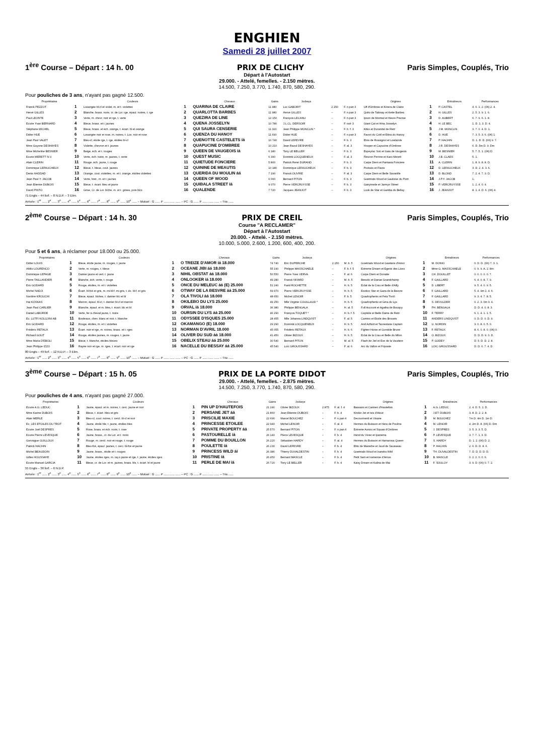ENGHIEN
Samedi 28 juillet 2007
1<sup>ère</sup> Course – Départ : 14 h. 00 PRIX DE CLICHY Paris Simples, Couplés, Trio
Départ à l'Autostart
29.000. - Attelé, femelles. - 2.150 mètres.
14.500, 7.250, 3.770, 1.740, 870, 580, 290.
Pour pouliches de 3 ans, n'ayant pas gagné 12.500.
| Propriétaires | | Couleurs | | Chevaux | Gains | Jockeys | | | Origines | | Entraîneurs | Performances |
| --- | --- | --- | --- | --- | --- | --- | --- | --- | --- | --- | --- | --- |
| Franck PEZZOT | 1 | Losangée bl-cl et violet, m. et t. violettes | 1 | QUARINA DE CLAIRE | 11 980 | Luc GABORIT | 2.150 | F. n.pan 3 | Ulf d'Ombree et Kinera de Claire | 1 | P. CASTEL | 4. 6. 1. 2. (06) 2. 4. |
| Hervé GILLES | 2 | Blanche, brass. noirs, cr. de Lor. rge, épaul. noires, t. rge | 2 | QUARLOTTA BARBES | 11 980 | Hervé GILLES | – | F. n.pan 3 | Quito de Talonay et Kette Barbes | 2 | H. GILLES | 2. 5. 3. 9. 1. 6. |
| Paul LEONTE | 3 | Verte, m. chevr. noir et rge, t. verte | 3 | QUEZIRA DE LINE | 12 150 | François LECANU | – | F. n.pan 3 | Ipson de Mormal et Heure Precise | 3 | D. AUBERT | 6. 7. 9. 6. 1. 8. |
| Ecurie Yvan BERNARD | 4 | Bleue, brass. et t. jaunes | 4 | QUENA JOSSELYN | 10 780 | J.L.CL. DERSOIR | – | F. noir 3 | Giant Cat et Hina Josselyn | 4 | H. LE BEC | 1. D. 1. 3. D. 4. |
| Stéphane MICHEL | 5 | Bleue, brass. et éch. orange, t. écart. bl et orange | 5 | QUI SAURA CENSERIE | 11 320 | Jean Philippe MONCLIN * | – | F. b. f. 3 | Kitko et Durandal de Retz | 5 | J.M. MONCLIN | 3. 7. 0. 4. D. 1. |
| Didier HUE | 6 | Losangée noir et rose, m. noires, t. Los. noir et rose | 6 | QUENZA DU HANOY | 11 690 | Didier HUE | – | F. n.pan 3 | Favori du Cotil et Etina du Hanoy | 6 | D. HUE | 7. 3. 5. 3. 6. (06) 1. |
| Jean Paul VALET | 7 | Bleu-cl, étoile rge, t. rge, étoiles bl-cl | 7 | QUENOTTE CASTELETS íá | 10 740 | David LEFEVRE | – | F. b. 3 | Elvis de Rossignol et Lowlands | 7 | P. HACHIN | D. 1. D. D. (06) 9. 7. |
| Mme Guyone DESHAYES | 8 | Violette, chevron et t. jaunes | 8 | QUAPUCINE D'OMBREE | 10 210 | Jean Raoul DESHAYES | – | F. al. 3 | Hooper et Capucine d'Ombree | 8 | J.R. DESHAYES | 6. D. 5m D. 9. Dm |
| Mme Micheline BESNIER | 9 | Beige, éch. et t. rouges | 9 | QUEEN DE VAUGEOIS íá | 6 180 | Tony LE BELLER | – | F. b. 3 | Espeyrac Sun et Gaia de Vaugeois | 9 | M. BESNIER | 5. 7. 5. 1. (06) D. |
| Ecurie MERETT N.V. | 10 | Verte, éch. noire, m. jaunes, t. verte | 10 | QUEST MUSIC | 6 390 | Dominik LOCQUENEUX | – | F. al. 3 | Fleuron Perrine et Karo Merett | 10 | J.B. CLAES | 5. 1. |
| Alain CLERIN | 11 | Rouge, éch. jaune, t. rouge | 11 | QUIETUDE FONCIERE | 5 800 | Patrick René DURAND | – | F. b. 3 | Carpe Diem et Fantasia Fonciere | 11 | A. CLERIN | 1. 8. 9. 8. 8. D. |
| Dominique LEFAUCHEUX | 12 | Bleue, t. bleue, cout. jaunes | 12 | QUININE DE MEAUTIS | 10 180 | Dominique LEFAUCHEUX | – | F. b. 3 | Podosis et Flavie | 12 | D. LEFAUCHEUX | 3. D. 2. 4. 3. 6. |
| Denis HADDAD | 13 | Orange, cout. violettes, m. et t. orange, étoiles violettes | 13 | QUERIDA DU MOULIN áá | 7 190 | Franck OUVRIE | – | F. al. 3 | Carpe Diem et Belle Savanille | 13 | D. BLOND | 7. 2. 4. 7. 3. D. |
| Jean Paul Y. JACOB | 14 | Verte, bret., m. et t. jaunes | 14 | QUEEN OF WOOD | 6 000 | Bernard PITON | – | F. b. 3 | Goetmals Wood et Gauloise du Pont | 14 | J.P.Y. JACOB | 1. |
| Jean Etienne DUBOIS | 15 | Bleue, t. écart. bleu et jaune | 15 | QUIBALA STREET íá | 9 070 | Pierre VERCRUYSSE | – | F. b. 3 | Ganymede et Jarmyn Street | 15 | P. VERCRUYSSE | 1. 2. 4. 0. 4. |
| David PINTO | 16 | Grise, Cr. de Lor. blche, m. et t. grises, pois blcs | 16 | QUALENDE | 7 720 | Jacques JEANJOT | – | F. b. 3 | Look de Star et Gantka du Bellay | 16 | J. JEANJOT | 8. 1. 4. D. 6. (06) 4. |
71 Engts – 44 forf. – 8 N.D.P. – 3 Elim.
Arrivée : 1<sup>er</sup> ...... 2<sup>e</sup> ...... 3<sup>e</sup> ...... 4<sup>e</sup> ...... 5<sup>e</sup> ...... 6<sup>e</sup> ...... 7<sup>e</sup> ...... 8<sup>e</sup> ...... 9<sup>e</sup> ...... 10<sup>e</sup> ...... – Mutuel : G ...... P ...... ...... ...... – PC : G ...... P ...... ...... ...... – Trio ......
2<sup>ème</sup> Course – Départ : 14 h. 30 PRIX DE CREIL Paris Simples, Couplés, Trio
Course "A RECLAMER"
Départ à l'Autostart
20.000. - Attelé. - 2.150 mètres.
10.000, 5.000, 2.600, 1.200, 600, 400, 200.
Pour 5 et 6 ans, à réclamer pour 18.000 ou 25.000.
| Propriétaires | | Couleurs | | Chevaux | Gains | Jockeys | | | Origines | | Entraîneurs | Performances |
| --- | --- | --- | --- | --- | --- | --- | --- | --- | --- | --- | --- | --- |
| Didier LOUIS | 1 | Bleue, étoile jaune, m. rouges, t. jaune | 1 | O TREIZE D'AMOR íá 18.000 | 74 740 | Eric DUPERCHE | 2.150 | M. b. 5 | Goetmals Wood et Gaetane d'Amor | 1 | M. DONIO | 0. D. D. (06) 7. 3. 1. |
| Abilio LOURENCO | 2 | Verte, m. rouges, t. bleue | 2 | OCEANE JIBI áá 18.000 | 55 190 | Philippe MASSCHAELE | – | F. b. f. 5 | Extreme Dream et Egerie des Lices | 2 | Mme G. MASSCHAELE | 0. 9. 9. A. 2. 8m |
| Dominique LEPAGE | 3 | Damier jaune et vert, t. jaune | 3 | NIHIL OBSTAT áá 18.000 | 50 550 | Pierre Yves VERVA | – | F. al. 6 | Carpe Diem et Donatie | 3 | CH. DOUILLET | 0. 0. 0. 0. 0. 7. |
| Pierre TAILLANDIER | 4 | Blanche, éch. verte, t. rouge | 4 | ONLOOKER íá 18.000 | 49 280 | Franck NIVARD | – | M. b. 5 | Biesolo et Danae Grandchamp | 4 | F. GAILLARD | 6. 4. 0. 8. 7. 9. |
| Eric GODARD | 5 | Rouge, étoiles, m. et t. violettes | 5 | ONCE DU MELEUC áá (E) 25.000 | 51 240 | Farid ROCHETTE | – | H. b. 5 | Eclat de la Crau et Belle d'Ailly | 5 | D. LIBERT | 9. 5. 4. 0. 9. 5. |
| Michel NADJI | 6 | Écart. bl-fcé et gris, m. mi-bl-f. mi-gris, t. éc. bl-f. et gris | 6 | OTWAY DE LA BESVRE áá 25.000 | 69 970 | Pierre VERCRUYSSE | – | H. b. 5 | Esotico Star et Gaza de la Besvre | 6 | F. GAILLARD | 5. 4. 9m 1. 4. 6. |
| Nordine KROUCHI | 7 | Bleue, épaul. blches, t. damier blc et bl | 7 | OLA TIVOLI áá 18.000 | 48 650 | Michel LENOIR | – | F. b. 5 | Quadrophenio et Fela Tivoli | 7 | F. GAILLARD | 9. 3. 4. 7. 8. 5. |
| Hai KOSKAS | 8 | Marron, épaul. bl-cl, t. damier bl-cl et marron | 8 | OKILEBO DU LYS 25.000 | 49 250 | Mlle Virginie COUILLAUD * | – | H. b. 5 | Quadrophenio et Gina du Lys | 8 | S. DEVULDER | 0. 2. 3. 0m 0. 4. |
| Jean Paul CARLIER | 9 | Blanche, épaul. et m. bles, t. écart. blc et bl | 9 | ORVAL íá 18.000 | 36 380 | Philippe BENGALA | – | H. al. 5 | Full Account et Agatha de Bouquy | 9 | PH. BENGALA | D. D. 4. 0. 8. 3. |
| Daniel LABORDE | 10 | Verte, fer à cheval jaune, t. noire | 10 | OURSIN DU LYS áá 25.000 | 46 290 | François TOQUET * | – | H. b. f. 5 | Capitole et Belle Dame de Retz | 10 | F. TERRY | 6. 1. 4. 1. 1. 5. |
| Ec. LUTFI KOLGJINI AB | 11 | Bordeaux, chev. blanc et noir, t. blanche | 11 | ODYSSEE D'ISQUES 25.000 | 28 455 | Mlle Johanna LINDQVIST | – | F. al. 5 | Camino et Etoile des Brouets | 11 | ANDERS LINDQVIST | 0. D. D. 0. D. 9. |
| Eric GODARD | 12 | Rouge, étoiles, m. et t. violettes | 12 | OKAMANGO (E) 18.000 | 29 290 | Dominik LOCQUENEUX | – | H. b. 5 | And Arifant et Taorestane Captain | 12 | U. NORDIN | 3. 0. 8. 0. 5. 0. |
| Frédéric RETAUX | 13 | Écart. noir et rge, m. noires, brass. et t. rges | 13 | NORMAN D'AVRIL 18.000 | 45 055 | Frédéric RETAUX | – | H. b. 6 | Fighter Horse et Gondole Brune | 13 | F. RETAUX | 8. 6. 0. 8. 0. (06) 0. |
| Richard GOUT | 14 | Rouge, étoiles jaunes, m. rouges, t. jaune | 14 | OLIVER DU SUD áá 18.000 | 41 450 | Olivier BIZOUX | – | H. b. 5 | Eclat de la Crau et Belle du Milon | 14 | O. BIZOUX | D. D. D. 9. 0. D. |
| Mme Maria D'EBOLI | 15 | Bleue, t. blanche, étoiles bleues | 15 | OBELIX STEAU áá 25.000 | 30 540 | Bernard PITON | – | M. al. 5 | Flash de Jiel et Eve de la Vaudere | 15 | P. GODEY | D. 5. D. D. 2. 8. |
| Jean Philippe IZZO | 16 | Rayée noir et rge, m. rges, t. écart. noir et rge | 16 | NACELLE DU BESSAY áá 25.000 | 45 540 | Loïc GROUSSARD | – | F. al. 6 | Arc du Vallon et Friposte | 16 | LOIC GROUSSARD | D. D. 0. 7. 4. D. |
80 Engts – 49 forf. – 12 N.D.P. – 3 Elim.
Arrivée : 1<sup>er</sup> ...... 2<sup>e</sup> ...... 3<sup>e</sup> ...... 4<sup>e</sup> ...... 5<sup>e</sup> ...... 6<sup>e</sup> ...... 7<sup>e</sup> ...... 8<sup>e</sup> ...... 9<sup>e</sup> ...... 10<sup>e</sup> ...... – Mutuel : G ...... P ...... ...... ...... – PC : G ...... P ...... ...... ...... – Trio ......
3<sup>ème</sup> Course – Départ : 15 h. 05 PRIX DE LA PORTE DIDOT Paris Simples, Couplés, Trio
29.000. - Attelé, femelles. - 2.875 mètres.
14.500, 7.250, 3.770, 1.740, 870, 580, 290.
Pour pouliches de 4 ans, n'ayant pas gagné 27.000.
| Propriétaires | | Couleurs | | Chevaux | Gains | Jockeys | | | Origines | | Entraîneurs | Performances |
| --- | --- | --- | --- | --- | --- | --- | --- | --- | --- | --- | --- | --- |
| Ecurie A.G. LEDUC | 1 | Jaune, épaul. et m. noires, t. cerc. jaune et noir | 1 | PIN UP D'HAUTEFOIS | 21 240 | Olivier BIZOUX | 2.875 | F. al. f. 4 | Bassano et Carmen d'Hautefois | 1 | A.G. LEDUC | 2. 4. D. 5. 1. D. |
| Mme Karine DUBOIS | 2 | Bleue, t. écart. bleu et gris | 2 | PERSANE JET áá | 21 860 | Jean Etienne DUBOIS | – | F. b. 4 | Kinder Jet et Isis d'Atout | 2 | J.ET. DUBOIS | 3. 8. D. 2. 2. 8. |
| Alain MERLE | 3 | Bleu-cl, cout. noires, t. cercl. bl-cl et noir | 3 | PRISCILIE MAXIE | 22 690 | Marcel BOUCHEZ | – | F. n.pan 4 | Decourmenil et Visane | 3 | M. BOUCHEZ | 7m D. 4m D. 1m D. |
| Ec. LES ETOILES DU TROT | 4 | Jaune, étoile ble, t. jaune, étoiles bles | 4 | PRINCESSE ETOILEE | 22 940 | Michel LENOIR | – | F. al. 4 | Hermes du Buisson et Hera de Pouline | 4 | M. LENOIR | 4. 2m D. 8. (06) D. Dm |
| Ecurie Joël DESPRES | 5 | Rose, brass. et éch. noirs, t. rose | 5 | PRIVATE PROPERTY áá | 25 570 | Bernard PITON | – | F. n.pan 4 | Extreme Aunou et Squaw d'Ombree | 5 | J. DESPRES | 3. 5. 3. 3. 5. D. |
| Ecurie Pierre LEVESQUE | 6 | Jaune, brass., cr. de Lor. et t. noirs | 6 | PASTOURELLE íá | 26 140 | Pierre LEVESQUE | – | F. b. 4 | Hand du Vivier et Ipanema | 6 | P. LEVESQUE | 3. 7. 7. 1. 3. D. |
| Gonzague GUILLOUX | 7 | Rouge, m. cercl. noir et rouge, t. rouge | 7 | POMME DU BOUILLON | 26 220 | Sébastien HARDY | – | F. al. 4 | Hermes du Buisson et Hamarosa Queen | 7 | S. HARDY | D. 1. 2. (06) D. 2. |
| Patrick HACHIN | 8 | Bleu-fcé, épaul. jaunes, t. cerc. bl-fcé et jaune | 8 | POULETTE íá | 26 230 | David LEFEVRE | – | F. b. 4 | Elito de Manerbe et Jaud de Sausseau | 8 | P. HACHIN | 2. 6. D. D. 8. 6. |
| Michel BEAUDOIN | 9 | Jaune, brass., étoile et t. rouges | 9 | PRINCESS WILD áí | 26 380 | Thierry DUVALDESTIN | – | F. b. 4 | Goetmals Wood et Ixandra Wild | 9 | TH. DUVALDESTIN | 7. D. D. D. D. D. |
| Gilles HOUSSAYE | 10 | Jaune, étoiles rges, m. ray.s jaune et rge, t. jaune, étoiles rges | 10 | PRISTINE íá | 26 450 | Bernard MASCLE | – | F. b. 4 | Petit Sam et Iranienne d'Amos | 10 | B. MASCLE | 0. 2. 2. 0. 0. 6. |
| Ecurie Manuel GARCIA | 11 | Bleue, cr. de Lor. et m. jaunes, brass. bls, t. écart. bl et jaune | 11 | PERLE DE MAI íá | 26 720 | Tony LE BELLER | – | F. b. 4 | Kaisy Dream et Kalina de Mai | 11 | F. SOULOY | 3. 9. D. (06) 0. 7. 2. |
55 Engts – 36 forf. – 6 N.D.P.
Arrivée : 1<sup>er</sup> ...... 2<sup>e</sup> ...... 3<sup>e</sup> ...... 4<sup>e</sup> ...... 5<sup>e</sup> ...... 6<sup>e</sup> ...... 7<sup>e</sup> ...... 8<sup>e</sup> ...... 9<sup>e</sup> ...... 10<sup>e</sup> ...... – Mutuel : G ...... P ...... ...... ...... – PC : G ...... P ...... ...... ...... – Trio ......